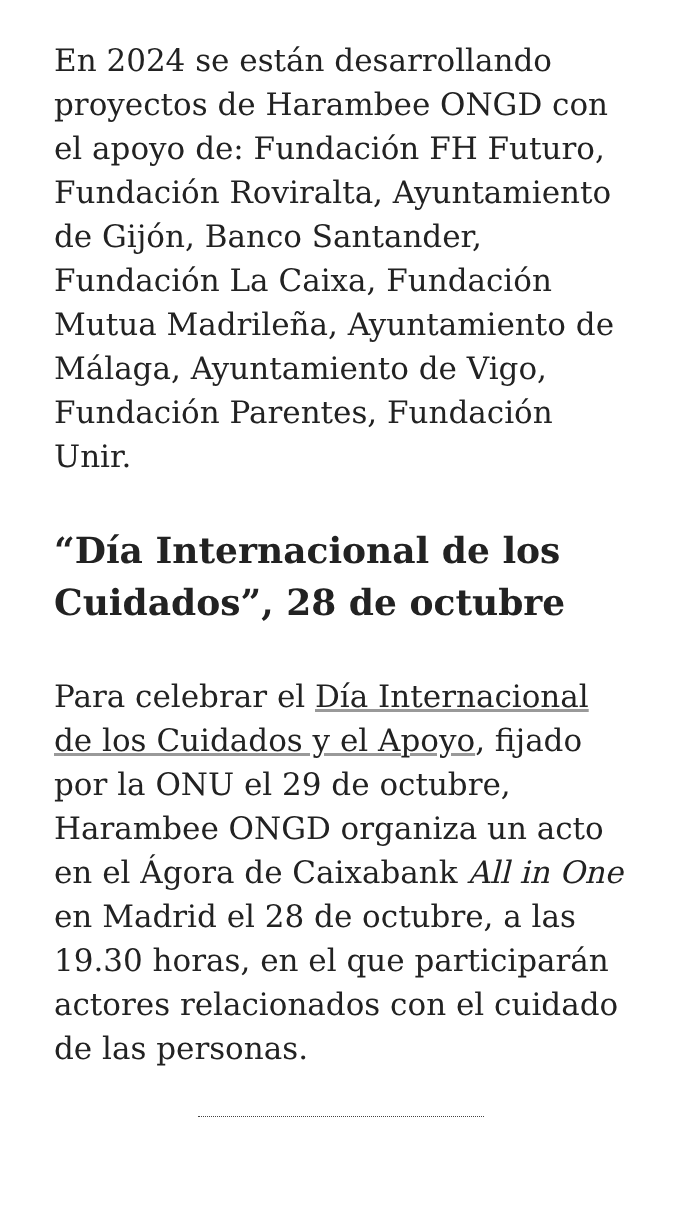En 2024 se están desarrollando proyectos de Harambee ONGD con el apoyo de: Fundación FH Futuro, Fundación Roviralta, Ayuntamiento de Gijón, Banco Santander, Fundación La Caixa, Fundación Mutua Madrileña, Ayuntamiento de Málaga, Ayuntamiento de Vigo, Fundación Parentes, Fundación Unir.
“Día Internacional de los Cuidados”, 28 de octubre
Para celebrar el Día Internacional de los Cuidados y el Apoyo, fijado por la ONU el 29 de octubre, Harambee ONGD organiza un acto en el Ágora de Caixabank All in One en Madrid el 28 de octubre, a las 19.30 horas, en el que participarán actores relacionados con el cuidado de las personas.